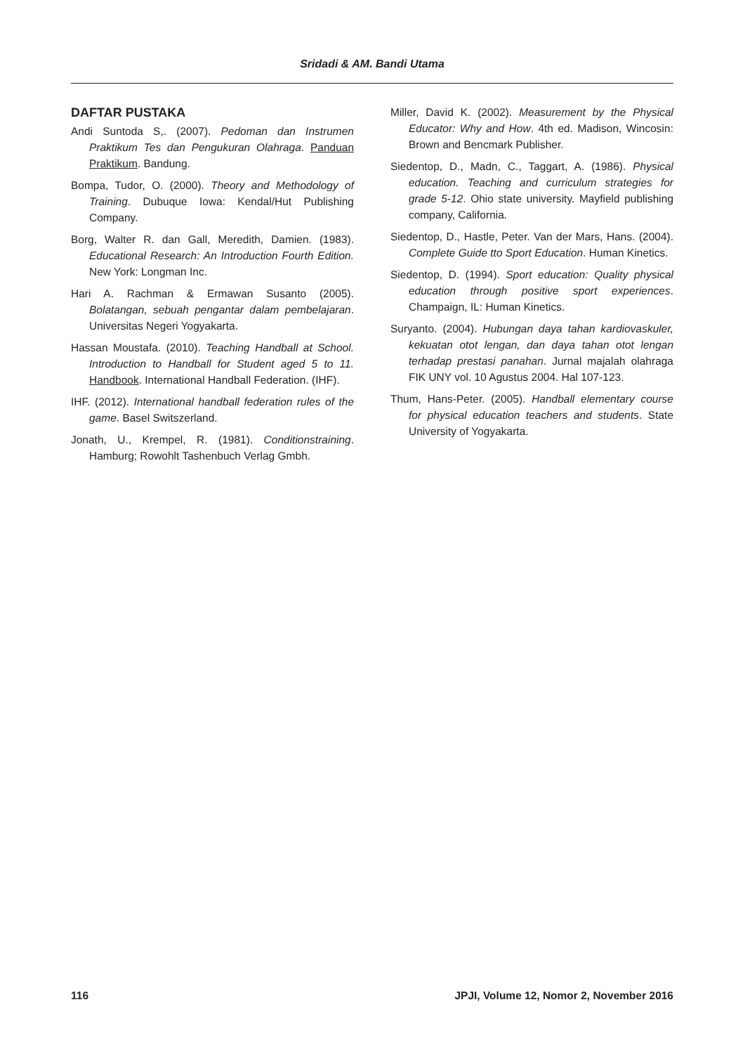Sridadi & AM. Bandi Utama
DAFTAR PUSTAKA
Andi Suntoda S,. (2007). Pedoman dan Instrumen Praktikum Tes dan Pengukuran Olahraga. Panduan Praktikum. Bandung.
Bompa, Tudor, O. (2000). Theory and Methodology of Training. Dubuque Iowa: Kendal/Hut Publishing Company.
Borg, Walter R. dan Gall, Meredith, Damien. (1983). Educational Research: An Introduction Fourth Edition. New York: Longman Inc.
Hari A. Rachman & Ermawan Susanto (2005). Bolatangan, sebuah pengantar dalam pembelajaran. Universitas Negeri Yogyakarta.
Hassan Moustafa. (2010). Teaching Handball at School. Introduction to Handball for Student aged 5 to 11. Handbook. International Handball Federation. (IHF).
IHF. (2012). International handball federation rules of the game. Basel Switszerland.
Jonath, U., Krempel, R. (1981). Conditionstraining. Hamburg; Rowohlt Tashenbuch Verlag Gmbh.
Miller, David K. (2002). Measurement by the Physical Educator: Why and How. 4th ed. Madison, Wincosin: Brown and Bencmark Publisher.
Siedentop, D., Madn, C., Taggart, A. (1986). Physical education. Teaching and curriculum strategies for grade 5-12. Ohio state university. Mayfield publishing company, California.
Siedentop, D., Hastle, Peter. Van der Mars, Hans. (2004). Complete Guide tto Sport Education. Human Kinetics.
Siedentop, D. (1994). Sport education: Quality physical education through positive sport experiences. Champaign, IL: Human Kinetics.
Suryanto. (2004). Hubungan daya tahan kardiovaskuler, kekuatan otot lengan, dan daya tahan otot lengan terhadap prestasi panahan. Jurnal majalah olahraga FIK UNY vol. 10 Agustus 2004. Hal 107-123.
Thum, Hans-Peter. (2005). Handball elementary course for physical education teachers and students. State University of Yogyakarta.
116 JPJI, Volume 12, Nomor 2, November 2016